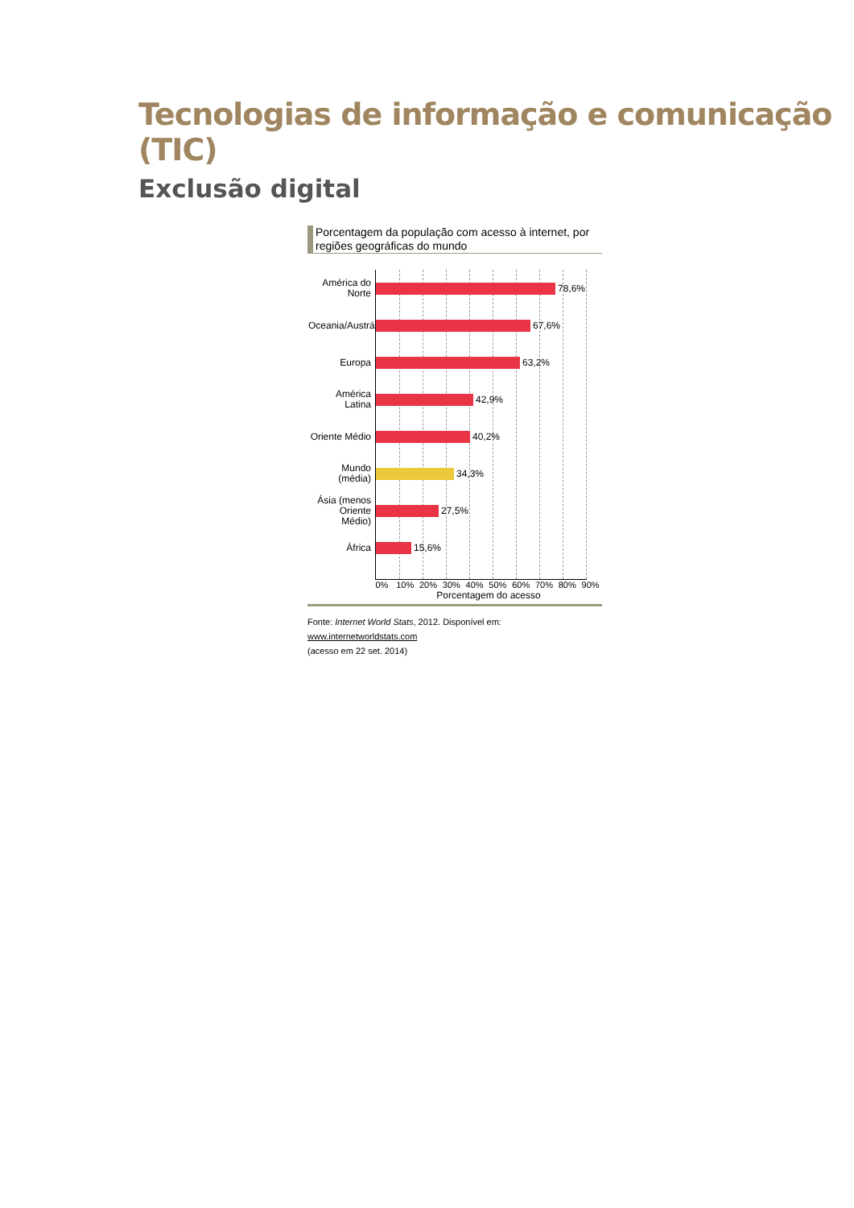Tecnologias de informação e comunicação (TIC)
Exclusão digital
Porcentagem da população com acesso à internet, por regiões geográficas do mundo
América do Norte
78,6%
Oceania/Austrália
67,6%
Europa
63,2%
América Latina
42,9%
Oriente Médio
40,2%
Mundo (média)
34,3%
Ásia (menos Oriente Médio)
27,5%
África
15,6%
0% 10% 20% 30% 40% 50% 60% 70% 80% 90%
Porcentagem do acesso
Fonte: Internet World Stats, 2012. Disponível em: www.internetworldstats.com
(acesso em 22 set. 2014)